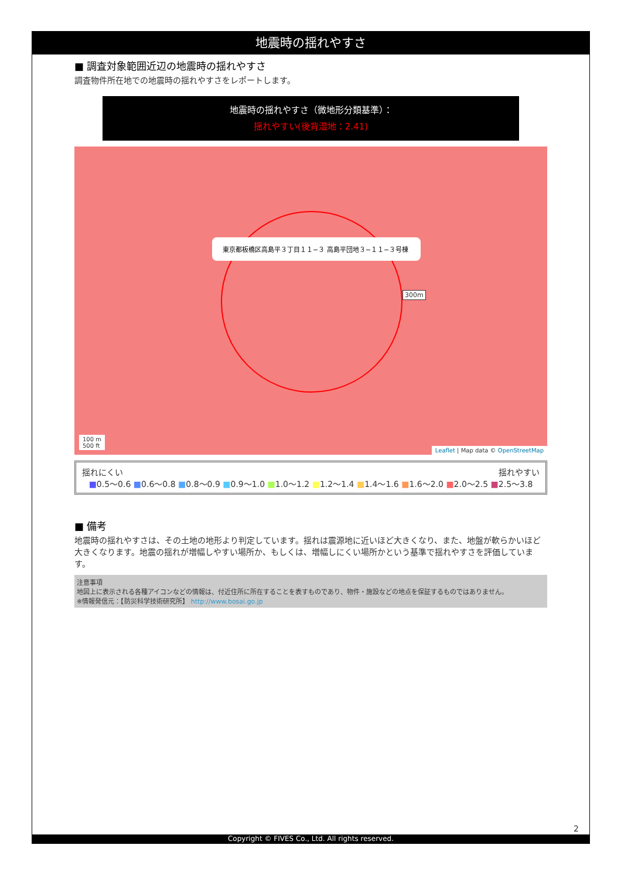地震時の揺れやすさ
■ 調査対象範囲近辺の地震時の揺れやすさ
調査物件所在地での地震時の揺れやすさをレポートします。
地震時の揺れやすさ（微地形分類基準）：
揺れやすい(後背湿地：2.41)
東京都板橋区高島平３丁目１１−３ 高島平団地３−１１−３号棟
300m
100 m
500 ft
Leaflet | Map data © OpenStreetMap
揺れにくい 揺れやすい
■0.5〜0.6 ■0.6〜0.8 ■0.8〜0.9 ■0.9〜1.0 ■1.0〜1.2 ■1.2〜1.4 ■1.4〜1.6 ■1.6〜2.0 ■2.0〜2.5 ■2.5〜3.8
■ 備考
地震時の揺れやすさは、その土地の地形より判定しています。揺れは震源地に近いほど大きくなり、また、地盤が軟らかいほど大きくなります。地震の揺れが増幅しやすい場所か、もしくは、増幅しにくい場所かという基準で揺れやすさを評価しています。
注意事項
地図上に表示される各種アイコンなどの情報は、付近住所に所在することを表すものであり、物件・施設などの地点を保証するものではありません。
※情報発信元：【防災科学技術研究所】 http://www.bosai.go.jp
2
Copyright © FIVES Co., Ltd. All rights reserved.